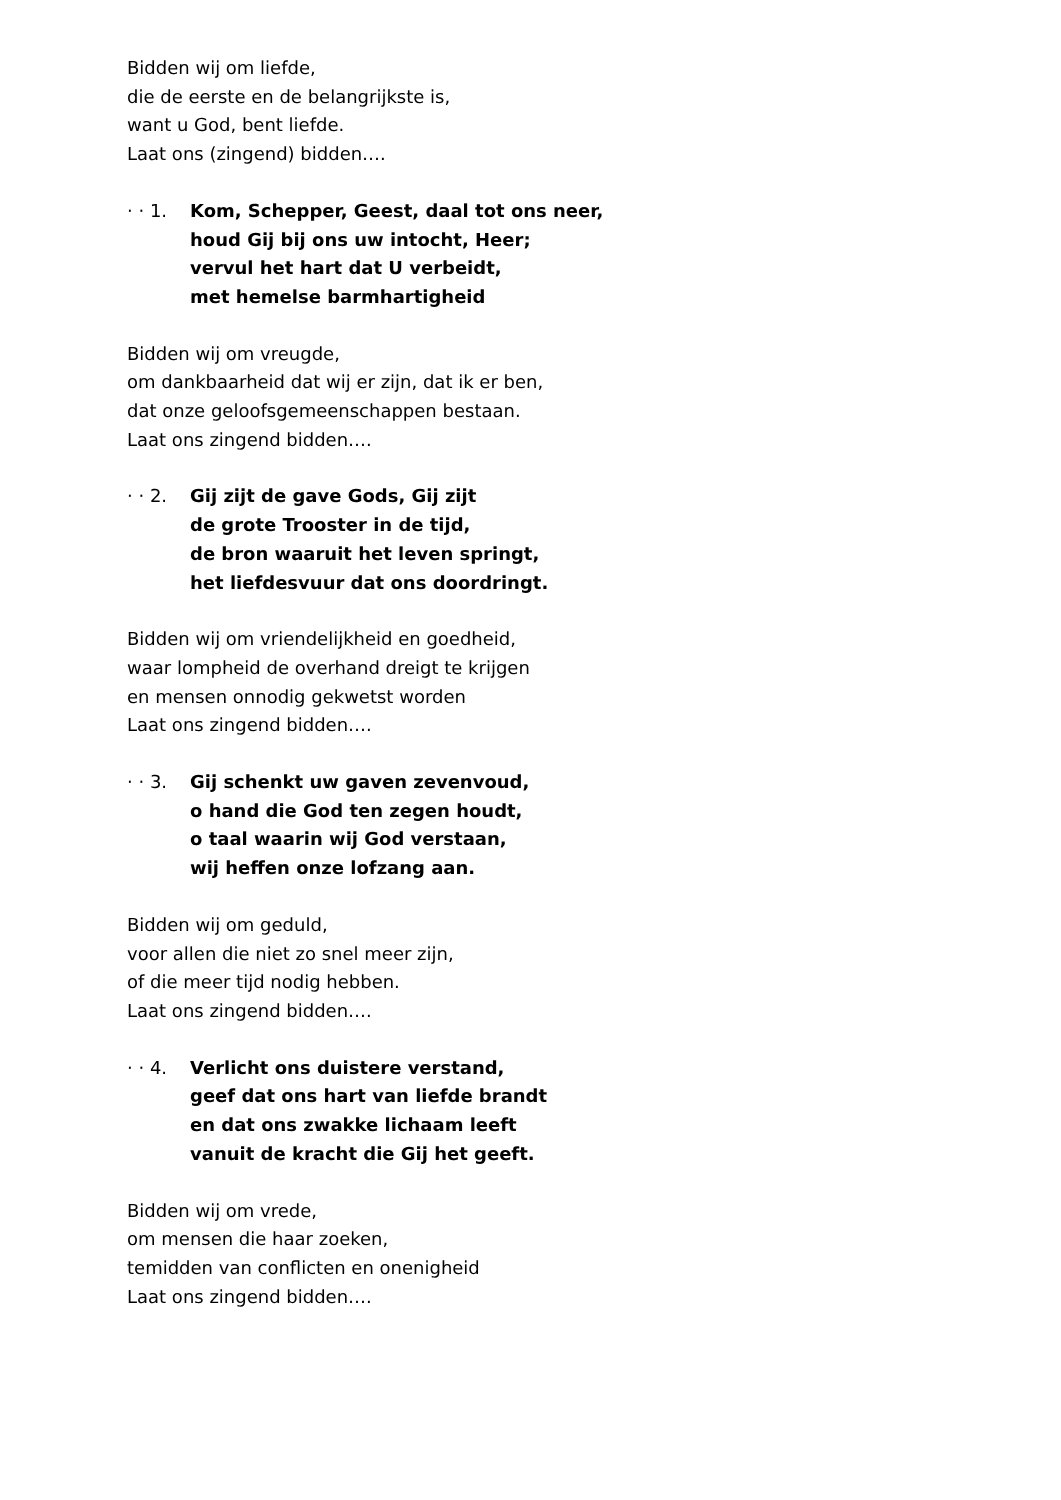Bidden wij om liefde,
die de eerste en de belangrijkste is,
want u God, bent liefde.
Laat ons (zingend) bidden….
· · 1.
Kom, Schepper, Geest, daal tot ons neer,
houd Gij bij ons uw intocht, Heer;
vervul het hart dat U verbeidt,
met hemelse barmhartigheid
Bidden wij om vreugde,
om dankbaarheid dat wij er zijn, dat ik er ben,
dat onze geloofsgemeenschappen bestaan.
Laat ons zingend bidden….
· · 2.
Gij zijt de gave Gods, Gij zijt
de grote Trooster in de tijd,
de bron waaruit het leven springt,
het liefdesvuur dat ons doordringt.
Bidden wij om vriendelijkheid en goedheid,
waar lompheid de overhand dreigt te krijgen
en mensen onnodig gekwetst worden
Laat ons zingend bidden….
· · 3.
Gij schenkt uw gaven zevenvoud,
o hand die God ten zegen houdt,
o taal waarin wij God verstaan,
wij heffen onze lofzang aan.
Bidden wij om geduld,
voor allen die niet zo snel meer zijn,
of die meer tijd nodig hebben.
Laat ons zingend bidden….
· · 4.
Verlicht ons duistere verstand,
geef dat ons hart van liefde brandt
en dat ons zwakke lichaam leeft
vanuit de kracht die Gij het geeft.
Bidden wij om vrede,
om mensen die haar zoeken,
temidden van conflicten en onenigheid
Laat ons zingend bidden….